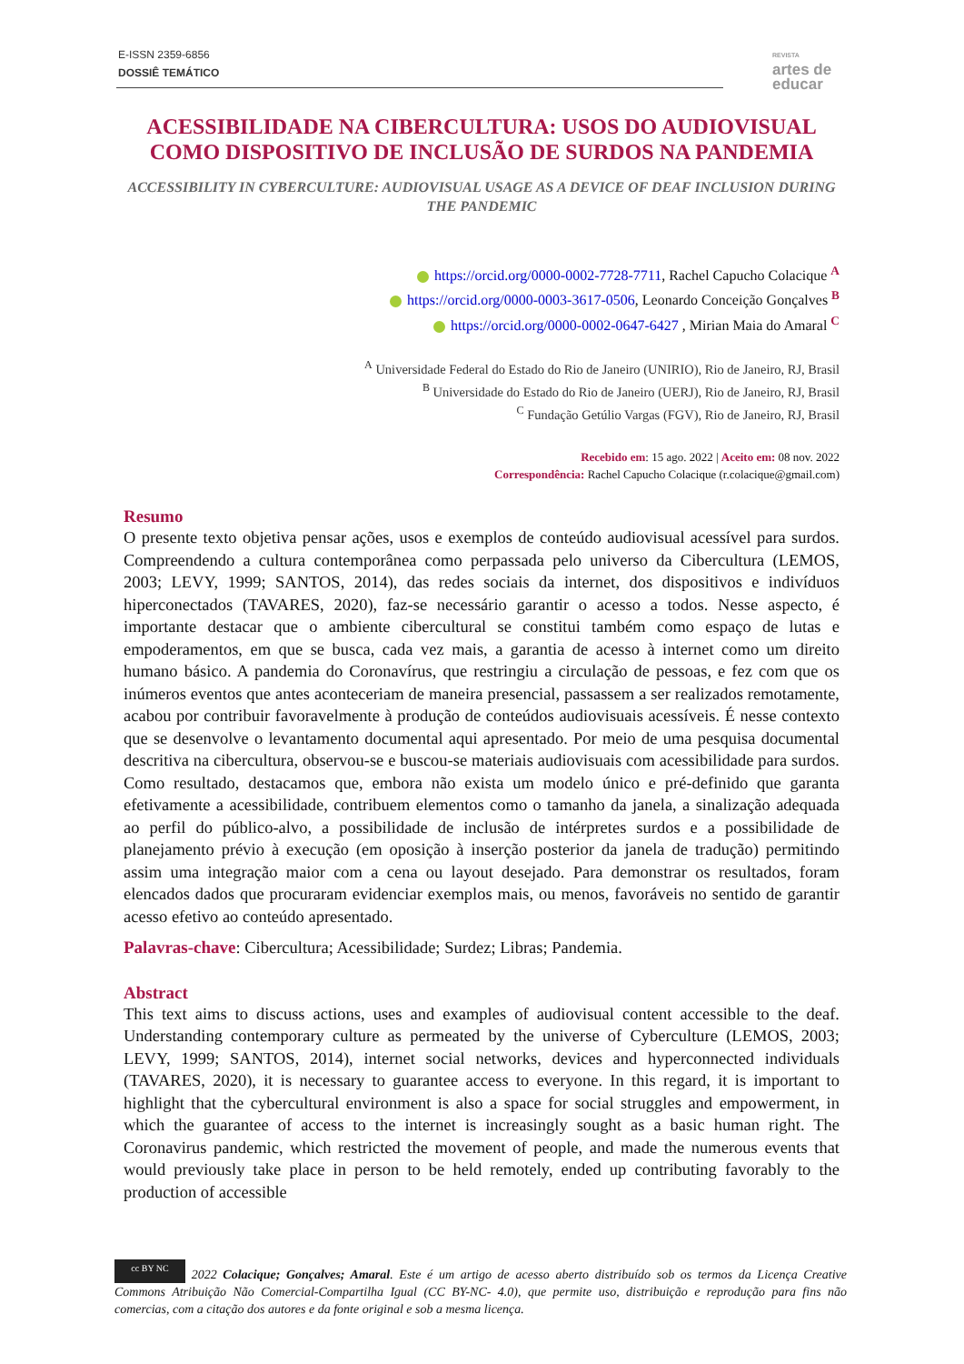E-ISSN 2359-6856
DOSSIÊ TEMÁTICO
REVISTA
artes de
educar
ACESSIBILIDADE NA CIBERCULTURA: USOS DO AUDIOVISUAL COMO DISPOSITIVO DE INCLUSÃO DE SURDOS NA PANDEMIA
ACCESSIBILITY IN CYBERCULTURE: AUDIOVISUAL USAGE AS A DEVICE OF DEAF INCLUSION DURING THE PANDEMIC
https://orcid.org/0000-0002-7728-7711, Rachel Capucho Colacique <sup>A</sup>
https://orcid.org/0000-0003-3617-0506, Leonardo Conceição Gonçalves <sup>B</sup>
https://orcid.org/0000-0002-0647-6427 , Mirian Maia do Amaral <sup>C</sup>
<sup>A</sup> Universidade Federal do Estado do Rio de Janeiro (UNIRIO), Rio de Janeiro, RJ, Brasil
<sup>B</sup> Universidade do Estado do Rio de Janeiro (UERJ), Rio de Janeiro, RJ, Brasil
<sup>C</sup> Fundação Getúlio Vargas (FGV), Rio de Janeiro, RJ, Brasil
Recebido em: 15 ago. 2022 | Aceito em: 08 nov. 2022
Correspondência: Rachel Capucho Colacique (r.colacique@gmail.com)
Resumo
O presente texto objetiva pensar ações, usos e exemplos de conteúdo audiovisual acessível para surdos. Compreendendo a cultura contemporânea como perpassada pelo universo da Cibercultura (LEMOS, 2003; LEVY, 1999; SANTOS, 2014), das redes sociais da internet, dos dispositivos e indivíduos hiperconectados (TAVARES, 2020), faz-se necessário garantir o acesso a todos. Nesse aspecto, é importante destacar que o ambiente cibercultural se constitui também como espaço de lutas e empoderamentos, em que se busca, cada vez mais, a garantia de acesso à internet como um direito humano básico. A pandemia do Coronavírus, que restringiu a circulação de pessoas, e fez com que os inúmeros eventos que antes aconteceriam de maneira presencial, passassem a ser realizados remotamente, acabou por contribuir favoravelmente à produção de conteúdos audiovisuais acessíveis. É nesse contexto que se desenvolve o levantamento documental aqui apresentado. Por meio de uma pesquisa documental descritiva na cibercultura, observou-se e buscou-se materiais audiovisuais com acessibilidade para surdos. Como resultado, destacamos que, embora não exista um modelo único e pré-definido que garanta efetivamente a acessibilidade, contribuem elementos como o tamanho da janela, a sinalização adequada ao perfil do público-alvo, a possibilidade de inclusão de intérpretes surdos e a possibilidade de planejamento prévio à execução (em oposição à inserção posterior da janela de tradução) permitindo assim uma integração maior com a cena ou layout desejado. Para demonstrar os resultados, foram elencados dados que procuraram evidenciar exemplos mais, ou menos, favoráveis no sentido de garantir acesso efetivo ao conteúdo apresentado.
Palavras-chave: Cibercultura; Acessibilidade; Surdez; Libras; Pandemia.
Abstract
This text aims to discuss actions, uses and examples of audiovisual content accessible to the deaf. Understanding contemporary culture as permeated by the universe of Cyberculture (LEMOS, 2003; LEVY, 1999; SANTOS, 2014), internet social networks, devices and hyperconnected individuals (TAVARES, 2020), it is necessary to guarantee access to everyone. In this regard, it is important to highlight that the cybercultural environment is also a space for social struggles and empowerment, in which the guarantee of access to the internet is increasingly sought as a basic human right. The Coronavirus pandemic, which restricted the movement of people, and made the numerous events that would previously take place in person to be held remotely, ended up contributing favorably to the production of accessible
cc BY NC 2022 Colacique; Gonçalves; Amaral. Este é um artigo de acesso aberto distribuído sob os termos da Licença Creative Commons Atribuição Não Comercial-Compartilha Igual (CC BY-NC- 4.0), que permite uso, distribuição e reprodução para fins não comercias, com a citação dos autores e da fonte original e sob a mesma licença.